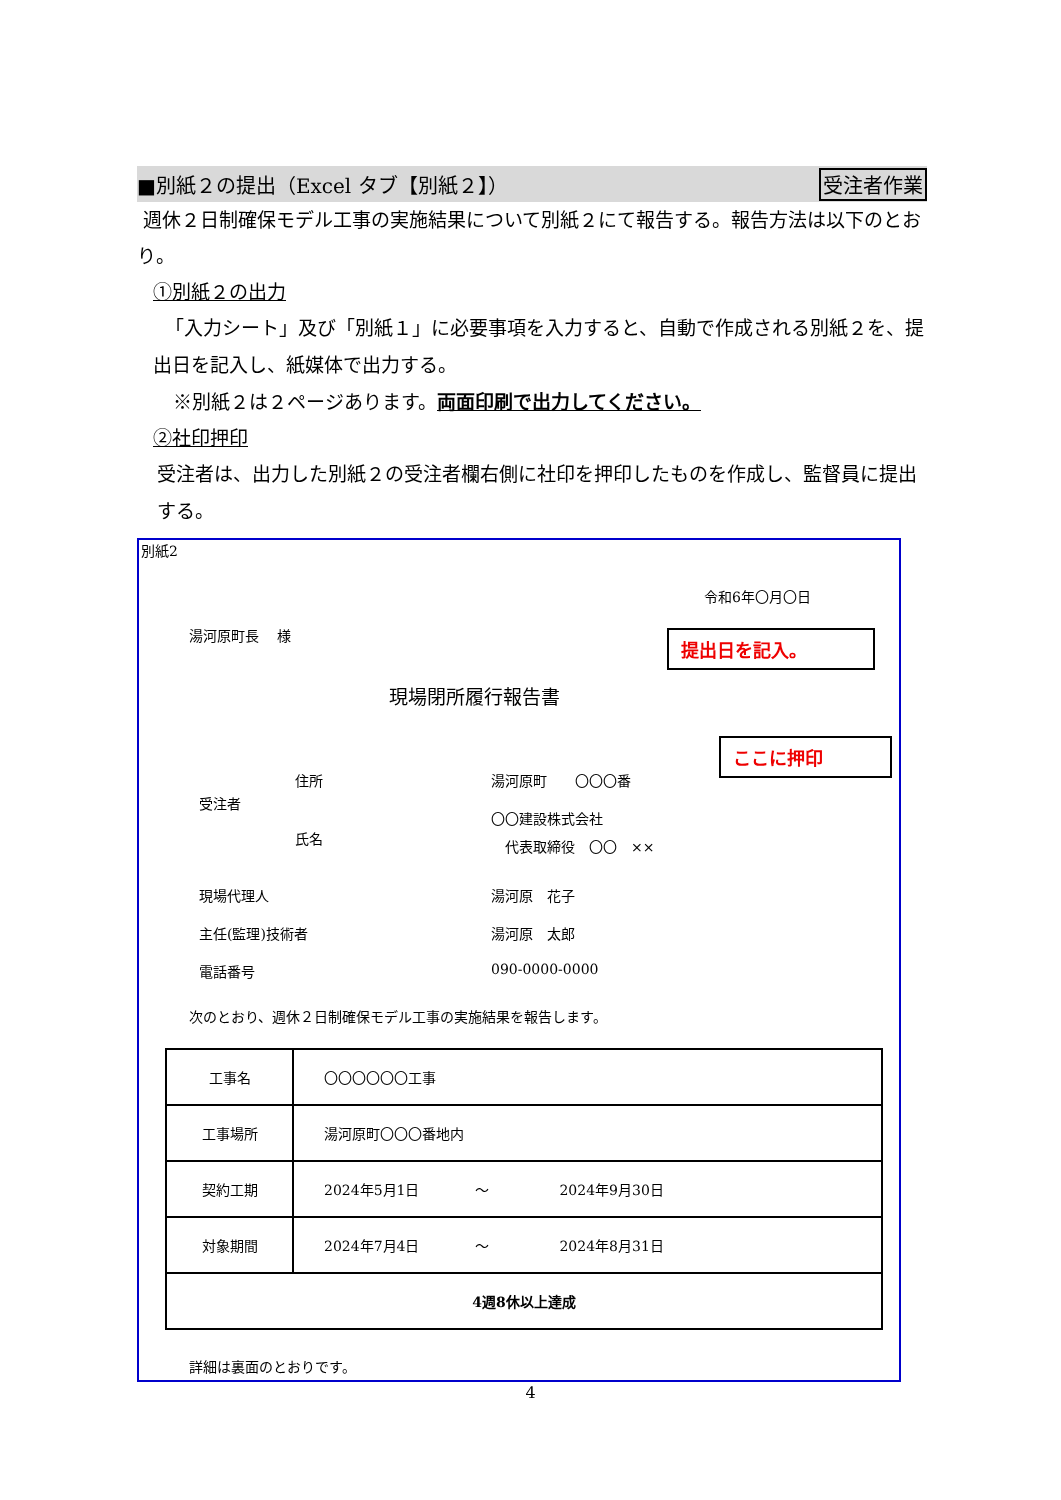■別紙２の提出（Excel タブ【別紙２】） 受注者作業
週休２日制確保モデル工事の実施結果について別紙２にて報告する。報告方法は以下のとおり。
①別紙２の出力
「入力シート」及び「別紙１」に必要事項を入力すると、自動で作成される別紙２を、提出日を記入し、紙媒体で出力する。
※別紙２は２ページあります。両面印刷で出力してください。
②社印押印
受注者は、出力した別紙２の受注者欄右側に社印を押印したものを作成し、監督員に提出する。
別紙2
令和6年〇月〇日
湯河原町長　 様 提出日を記入。
現場閉所履行報告書
ここに押印
住所 湯河原町　　〇〇〇番
受注者
〇〇建設株式会社
氏名 代表取締役　〇〇　××
現場代理人 湯河原　花子
主任(監理)技術者 湯河原　太郎
電話番号 090-0000-0000
次のとおり、週休２日制確保モデル工事の実施結果を報告します。
| 工事名 | 〇〇〇〇〇〇工事 |
| 工事場所 | 湯河原町〇〇〇番地内 |
| 契約工期 | 2024年5月1日 ～ 2024年9月30日 |
| 対象期間 | 2024年7月4日 ～ 2024年8月31日 |
| 4週8休以上達成 | |
詳細は裏面のとおりです。
4